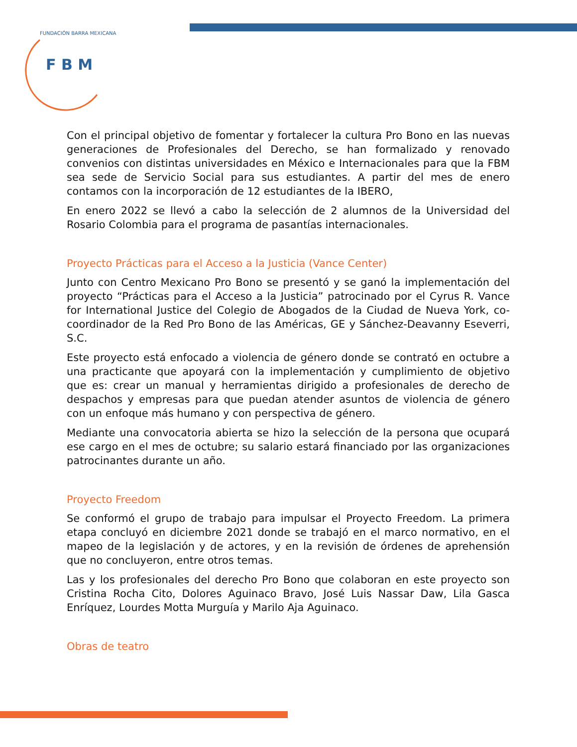F B M
FUNDACIÓN BARRA MEXICANA
Con el principal objetivo de fomentar y fortalecer la cultura Pro Bono en las nuevas generaciones de Profesionales del Derecho, se han formalizado y renovado convenios con distintas universidades en México e Internacionales para que la FBM sea sede de Servicio Social para sus estudiantes. A partir del mes de enero contamos con la incorporación de 12 estudiantes de la IBERO,
En enero 2022 se llevó a cabo la selección de 2 alumnos de la Universidad del Rosario Colombia para el programa de pasantías internacionales.
Proyecto Prácticas para el Acceso a la Justicia (Vance Center)
Junto con Centro Mexicano Pro Bono se presentó y se ganó la implementación del proyecto “Prácticas para el Acceso a la Justicia” patrocinado por el Cyrus R. Vance for International Justice del Colegio de Abogados de la Ciudad de Nueva York, co-coordinador de la Red Pro Bono de las Américas, GE y Sánchez-Deavanny Eseverri, S.C.
Este proyecto está enfocado a violencia de género donde se contrató en octubre a una practicante que apoyará con la implementación y cumplimiento de objetivo que es: crear un manual y herramientas dirigido a profesionales de derecho de despachos y empresas para que puedan atender asuntos de violencia de género con un enfoque más humano y con perspectiva de género.
Mediante una convocatoria abierta se hizo la selección de la persona que ocupará ese cargo en el mes de octubre; su salario estará financiado por las organizaciones patrocinantes durante un año.
Proyecto Freedom
Se conformó el grupo de trabajo para impulsar el Proyecto Freedom. La primera etapa concluyó en diciembre 2021 donde se trabajó en el marco normativo, en el mapeo de la legislación y de actores, y en la revisión de órdenes de aprehensión que no concluyeron, entre otros temas.
Las y los profesionales del derecho Pro Bono que colaboran en este proyecto son Cristina Rocha Cito, Dolores Aguinaco Bravo, José Luis Nassar Daw, Lila Gasca Enríquez, Lourdes Motta Murguía y Marilo Aja Aguinaco.
Obras de teatro